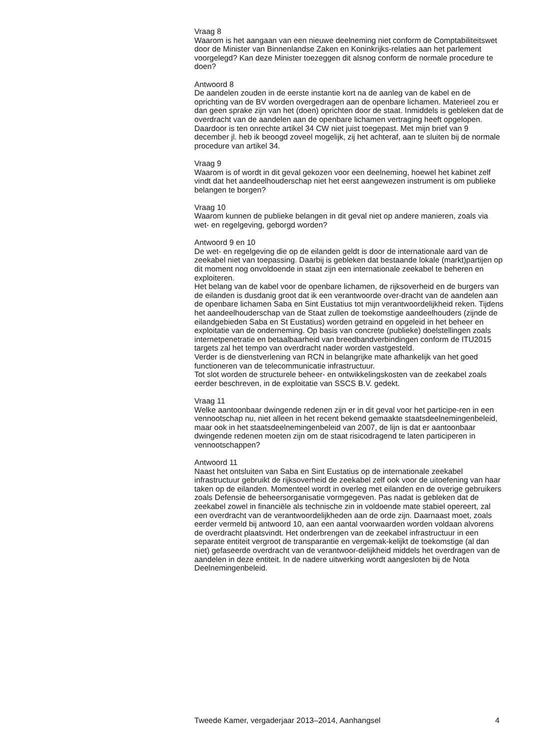Vraag 8
Waarom is het aangaan van een nieuwe deelneming niet conform de Comptabiliteitswet door de Minister van Binnenlandse Zaken en Koninkrijks-relaties aan het parlement voorgelegd? Kan deze Minister toezeggen dit alsnog conform de normale procedure te doen?
Antwoord 8
De aandelen zouden in de eerste instantie kort na de aanleg van de kabel en de oprichting van de BV worden overgedragen aan de openbare lichamen. Materieel zou er dan geen sprake zijn van het (doen) oprichten door de staat. Inmiddels is gebleken dat de overdracht van de aandelen aan de openbare lichamen vertraging heeft opgelopen. Daardoor is ten onrechte artikel 34 CW niet juist toegepast. Met mijn brief van 9 december jl. heb ik beoogd zoveel mogelijk, zij het achteraf, aan te sluiten bij de normale procedure van artikel 34.
Vraag 9
Waarom is of wordt in dit geval gekozen voor een deelneming, hoewel het kabinet zelf vindt dat het aandeelhouderschap niet het eerst aangewezen instrument is om publieke belangen te borgen?
Vraag 10
Waarom kunnen de publieke belangen in dit geval niet op andere manieren, zoals via wet- en regelgeving, geborgd worden?
Antwoord 9 en 10
De wet- en regelgeving die op de eilanden geldt is door de internationale aard van de zeekabel niet van toepassing. Daarbij is gebleken dat bestaande lokale (markt)partijen op dit moment nog onvoldoende in staat zijn een internationale zeekabel te beheren en exploiteren.
Het belang van de kabel voor de openbare lichamen, de rijksoverheid en de burgers van de eilanden is dusdanig groot dat ik een verantwoorde over-dracht van de aandelen aan de openbare lichamen Saba en Sint Eustatius tot mijn verantwoordelijkheid reken. Tijdens het aandeelhouderschap van de Staat zullen de toekomstige aandeelhouders (zijnde de eilandgebieden Saba en St Eustatius) worden getraind en opgeleid in het beheer en exploitatie van de onderneming. Op basis van concrete (publieke) doelstellingen zoals internetpenetratie en betaalbaarheid van breedbandverbindingen conform de ITU2015 targets zal het tempo van overdracht nader worden vastgesteld.
Verder is de dienstverlening van RCN in belangrijke mate afhankelijk van het goed functioneren van de telecommunicatie infrastructuur.
Tot slot worden de structurele beheer- en ontwikkelingskosten van de zeekabel zoals eerder beschreven, in de exploitatie van SSCS B.V. gedekt.
Vraag 11
Welke aantoonbaar dwingende redenen zijn er in dit geval voor het participe-ren in een vennootschap nu, niet alleen in het recent bekend gemaakte staatsdeelnemingenbeleid, maar ook in het staatsdeelnemingenbeleid van 2007, de lijn is dat er aantoonbaar dwingende redenen moeten zijn om de staat risicodragend te laten participeren in vennootschappen?
Antwoord 11
Naast het ontsluiten van Saba en Sint Eustatius op de internationale zeekabel infrastructuur gebruikt de rijksoverheid de zeekabel zelf ook voor de uitoefening van haar taken op de eilanden. Momenteel wordt in overleg met eilanden en de overige gebruikers zoals Defensie de beheersorganisatie vormgegeven. Pas nadat is gebleken dat de zeekabel zowel in financiële als technische zin in voldoende mate stabiel opereert, zal een overdracht van de verantwoordelijkheden aan de orde zijn. Daarnaast moet, zoals eerder vermeld bij antwoord 10, aan een aantal voorwaarden worden voldaan alvorens de overdracht plaatsvindt. Het onderbrengen van de zeekabel infrastructuur in een separate entiteit vergroot de transparantie en vergemak-kelijkt de toekomstige (al dan niet) gefaseerde overdracht van de verantwoor-delijkheid middels het overdragen van de aandelen in deze entiteit. In de nadere uitwerking wordt aangesloten bij de Nota Deelnemingenbeleid.
Tweede Kamer, vergaderjaar 2013–2014, Aanhangsel 4